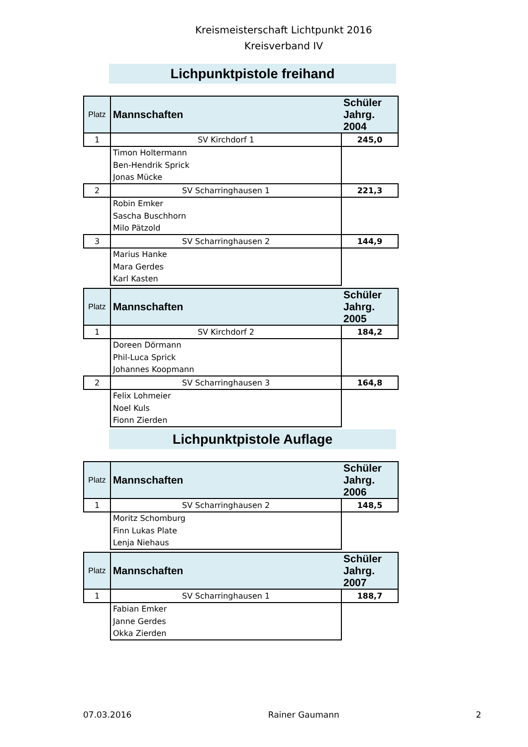Kreismeisterschaft Lichtpunkt 2016
Kreisverband IV
Lichpunktpistole freihand
| Platz | Mannschaften | Schüler Jahrg. 2004 |
| --- | --- | --- |
| 1 | SV Kirchdorf 1 | 245,0 |
| | Timon Holtermann | |
| | Ben-Hendrik Sprick | |
| | Jonas Mücke | |
| 2 | SV Scharringhausen 1 | 221,3 |
| | Robin Emker | |
| | Sascha Buschhorn | |
| | Milo Pätzold | |
| 3 | SV Scharringhausen 2 | 144,9 |
| | Marius Hanke | |
| | Mara Gerdes | |
| | Karl Kasten | |
| Platz | Mannschaften | Schüler Jahrg. 2005 |
| --- | --- | --- |
| 1 | SV Kirchdorf 2 | 184,2 |
| | Doreen Dörmann | |
| | Phil-Luca Sprick | |
| | Johannes Koopmann | |
| 2 | SV Scharringhausen 3 | 164,8 |
| | Felix Lohmeier | |
| | Noel Kuls | |
| | Fionn Zierden | |
Lichpunktpistole Auflage
| Platz | Mannschaften | Schüler Jahrg. 2006 |
| --- | --- | --- |
| 1 | SV Scharringhausen 2 | 148,5 |
| | Moritz Schomburg | |
| | Finn Lukas Plate | |
| | Lenja Niehaus | |
| Platz | Mannschaften | Schüler Jahrg. 2007 |
| --- | --- | --- |
| 1 | SV Scharringhausen 1 | 188,7 |
| | Fabian Emker | |
| | Janne Gerdes | |
| | Okka Zierden | |
07.03.2016 Rainer Gaumann 2